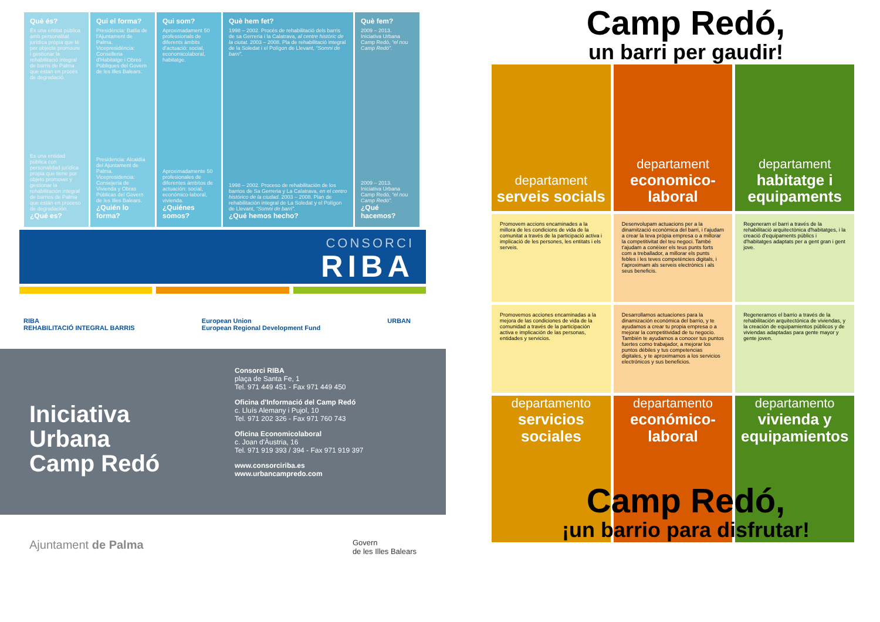Què és?
És una entitat pública amb personalitat jurídica pròpia que té per objecte promoure i gestionar la rehabilitació integral de barris de Palma que estan en procés de degradació.
Es una entidad pública con personalidad jurídica propia que tiene por objeto promover y gestionar la rehabilitación integral de barrios de Palma que están en proceso de degradación.
¿Qué es?
Qui el forma?
Presidència: Batlia de l'Ajuntament de Palma. Vicepresidència: Conselleria d'Habitatge i Obres Públiques del Govern de les Illes Balears.
Presidencia: Alcaldía del Ajuntament de Palma. Vicepresidencia: Consejería de Vivienda y Obras Públicas del Govern de les Illes Balears.
¿Quién lo forma?
Qui som?
Aproximadament 50 professionals de diferents àmbits d'actuació: social, economicolaboral, habitatge.
Aproximadamente 50 profesionales de diferentes ámbitos de actuación: social, económico-laboral, vivienda.
¿Quiénes somos?
Què hem fet?
1998 – 2002. Procés de rehabilitació dels barris de sa Gerreria i la Calatrava, al centre històric de la ciutat. 2003 – 2008. Pla de rehabilitació integral de la Soledat i el Polígon de Llevant, “Somni de barri”.
1998 – 2002. Proceso de rehabilitación de los barrios de Sa Gerreria y La Calatrava, en el centro histórico de la ciudad. 2003 – 2008. Plan de rehabilitación integral de La Soledat y el Polígon de Llevant, “Somni de barri”.
¿Qué hemos hecho?
Què fem?
2009 – 2013. Iniciativa Urbana Camp Redó, “el nou Camp Redó”.
2009 – 2013. Iniciativa Urbana Camp Redó, “el nou Camp Redó”.
¿Qué hacemos?
CONSORCI
RIBA
RIBA
REHABILITACIÓ INTEGRAL BARRIS
European Union
European Regional Development Fund
URBAN
Iniciativa Urbana Camp Redó
Consorci RIBA
plaça de Santa Fe, 1
Tel. 971 449 451 - Fax 971 449 450
Oficina d'Informació del Camp Redó
c. Lluís Alemany i Pujol, 10
Tel. 971 202 326 - Fax 971 760 743
Oficina Economicolaboral
c. Joan d'Àustria, 16
Tel. 971 919 393 / 394 - Fax 971 919 397
www.consorciriba.es
www.urbancampredo.com
Ajuntament de Palma Govern
de les Illes Balears
Camp Redó,
un barri per gaudir!
departament
serveis socials
departament
economico-laboral
departament
habitatge i equipaments
Promovem accions encaminades a la millora de les condicions de vida de la comunitat a través de la participació activa i implicació de les persones, les entitats i els serveis.
Desenvolupam actuacions per a la dinamització econòmica del barri, i t'ajudam a crear la teva pròpia empresa o a millorar la competitivitat del teu negoci. També t'ajudam a conèixer els teus punts forts com a treballador, a millorar els punts febles i les teves competències digitals, i t'aproximam als serveis electrònics i als seus beneficis.
Regeneram el barri a través de la rehabilitació arquitectònica d'habitatges, i la creació d'equipaments públics i d'habitatges adaptats per a gent gran i gent jove.
Promovemos acciones encaminadas a la mejora de las condiciones de vida de la comunidad a través de la participación activa e implicación de las personas, entidades y servicios.
Desarrollamos actuaciones para la dinamización económica del barrio, y te ayudamos a crear tu propia empresa o a mejorar la competitividad de tu negocio. También te ayudamos a conocer tus puntos fuertes como trabajador, a mejorar los puntos débiles y tus competencias digitales, y te aproximamos a los servicios electrónicos y sus beneficios.
Regeneramos el barrio a través de la rehabilitación arquitectónica de viviendas, y la creación de equipamientos públicos y de viviendas adaptadas para gente mayor y gente joven.
departamento
servicios sociales
departamento
económico-laboral
departamento
vivienda y equipamientos
Camp Redó,
¡un barrio para disfrutar!